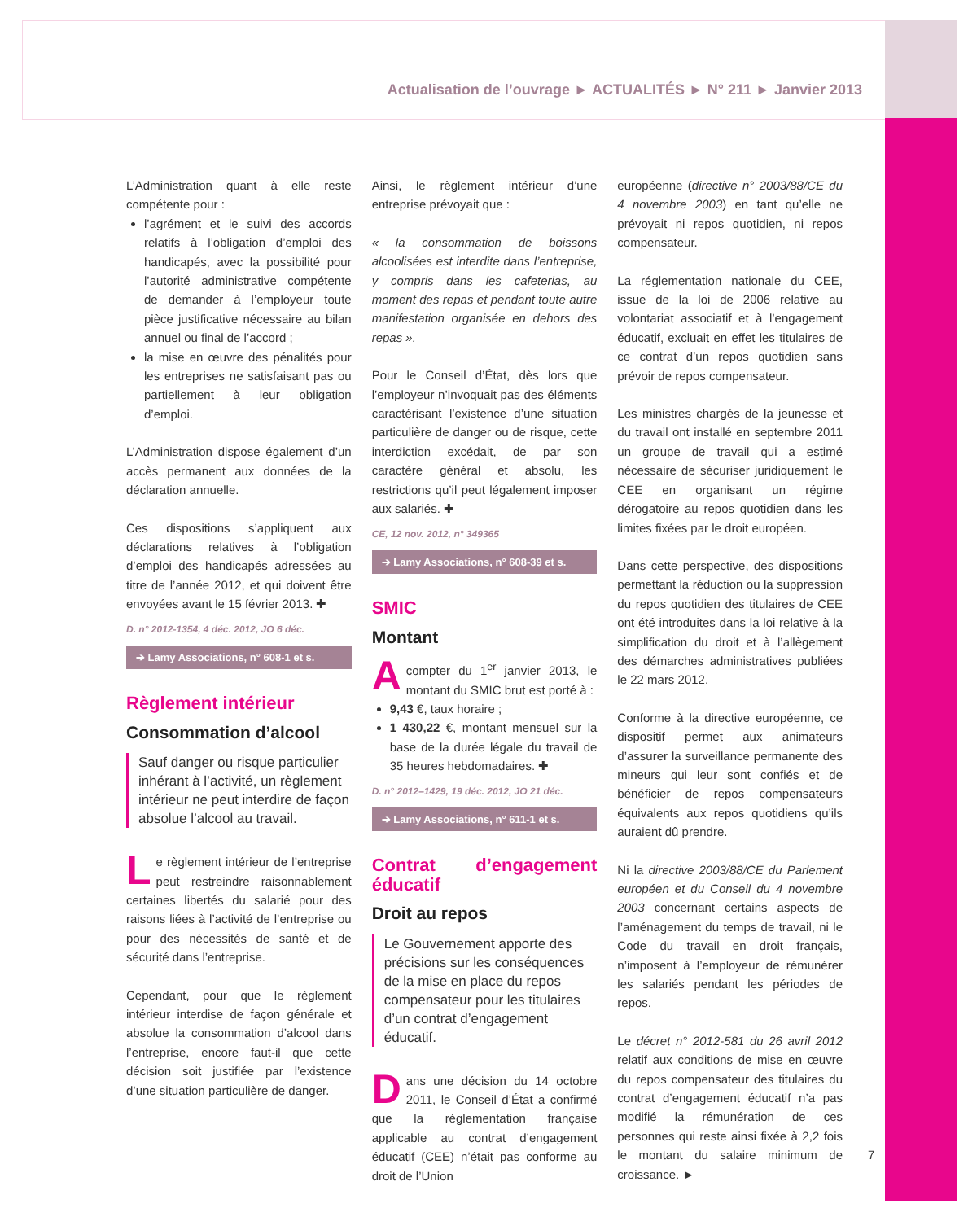Actualisation de l’ouvrage ► ACTUALITÉS ► N° 211 ► Janvier 2013
L’Administration quant à elle reste compétente pour :
l’agrément et le suivi des accords relatifs à l’obligation d’emploi des handicapés, avec la possibilité pour l’autorité administrative compétente de demander à l’employeur toute pièce justificative nécessaire au bilan annuel ou final de l’accord ;
la mise en œuvre des pénalités pour les entreprises ne satisfaisant pas ou partiellement à leur obligation d’emploi.
L’Administration dispose également d’un accès permanent aux données de la déclaration annuelle.
Ces dispositions s’appliquent aux déclarations relatives à l’obligation d’emploi des handicapés adressées au titre de l’année 2012, et qui doivent être envoyées avant le 15 février 2013. ✚
D. n° 2012-1354, 4 déc. 2012, JO 6 déc.
➔ Lamy Associations, n° 608-1 et s.
Règlement intérieur
Consommation d’alcool
Sauf danger ou risque particulier inhérant à l’activité, un règlement intérieur ne peut interdire de façon absolue l’alcool au travail.
Le règlement intérieur de l’entreprise peut restreindre raisonnablement certaines libertés du salarié pour des raisons liées à l’activité de l’entreprise ou pour des nécessités de santé et de sécurité dans l’entreprise.
Cependant, pour que le règlement intérieur interdise de façon générale et absolue la consommation d’alcool dans l’entreprise, encore faut-il que cette décision soit justifiée par l’existence d’une situation particulière de danger.
Ainsi, le règlement intérieur d’une entreprise prévoyait que :
« la consommation de boissons alcoolisées est interdite dans l’entreprise, y compris dans les cafeterias, au moment des repas et pendant toute autre manifestation organisée en dehors des repas ».
Pour le Conseil d’État, dès lors que l’employeur n’invoquait pas des éléments caractérisant l’existence d’une situation particulière de danger ou de risque, cette interdiction excédait, de par son caractère général et absolu, les restrictions qu’il peut légalement imposer aux salariés. ✚
CE, 12 nov. 2012, n° 349365
➔ Lamy Associations, n° 608-39 et s.
SMIC
Montant
A compter du 1<sup>er</sup> janvier 2013, le montant du SMIC brut est porté à :
9,43 €, taux horaire ;
1 430,22 €, montant mensuel sur la base de la durée légale du travail de 35 heures hebdomadaires. ✚
D. n° 2012–1429, 19 déc. 2012, JO 21 déc.
➔ Lamy Associations, n° 611-1 et s.
Contrat d’engagement éducatif
Droit au repos
Le Gouvernement apporte des précisions sur les conséquences de la mise en place du repos compensateur pour les titulaires d’un contrat d’engagement éducatif.
Dans une décision du 14 octobre 2011, le Conseil d’État a confirmé que la réglementation française applicable au contrat d’engagement éducatif (CEE) n’était pas conforme au droit de l’Union
européenne (directive n° 2003/88/CE du 4 novembre 2003) en tant qu’elle ne prévoyait ni repos quotidien, ni repos compensateur.
La réglementation nationale du CEE, issue de la loi de 2006 relative au volontariat associatif et à l’engagement éducatif, excluait en effet les titulaires de ce contrat d’un repos quotidien sans prévoir de repos compensateur.
Les ministres chargés de la jeunesse et du travail ont installé en septembre 2011 un groupe de travail qui a estimé nécessaire de sécuriser juridiquement le CEE en organisant un régime dérogatoire au repos quotidien dans les limites fixées par le droit européen.
Dans cette perspective, des dispositions permettant la réduction ou la suppression du repos quotidien des titulaires de CEE ont été introduites dans la loi relative à la simplification du droit et à l’allègement des démarches administratives publiées le 22 mars 2012.
Conforme à la directive européenne, ce dispositif permet aux animateurs d’assurer la surveillance permanente des mineurs qui leur sont confiés et de bénéficier de repos compensateurs équivalents aux repos quotidiens qu’ils auraient dû prendre.
Ni la directive 2003/88/CE du Parlement européen et du Conseil du 4 novembre 2003 concernant certains aspects de l’aménagement du temps de travail, ni le Code du travail en droit français, n’imposent à l’employeur de rémunérer les salariés pendant les périodes de repos.
Le décret n° 2012-581 du 26 avril 2012 relatif aux conditions de mise en œuvre du repos compensateur des titulaires du contrat d’engagement éducatif n’a pas modifié la rémunération de ces personnes qui reste ainsi fixée à 2,2 fois le montant du salaire minimum de croissance. ►
7